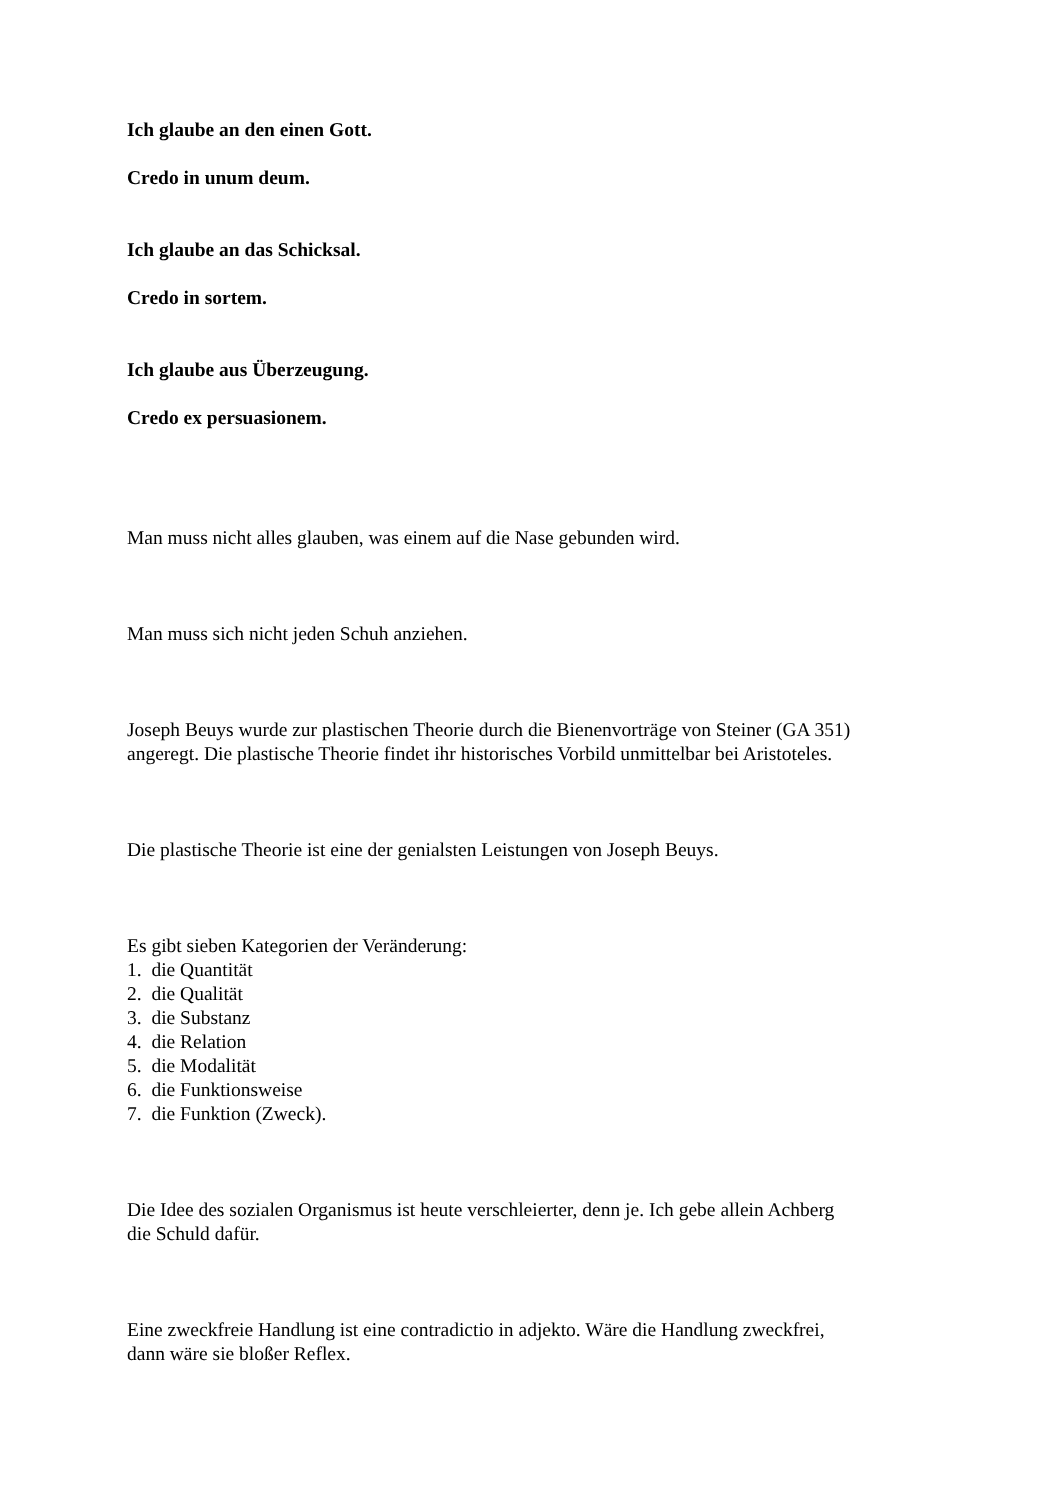Ich glaube an den einen Gott.
Credo in unum deum.
Ich glaube an das Schicksal.
Credo in sortem.
Ich glaube aus Überzeugung.
Credo ex persuasionem.
Man muss nicht alles glauben, was einem auf die Nase gebunden wird.
Man muss sich nicht jeden Schuh anziehen.
Joseph Beuys wurde zur plastischen Theorie durch die Bienenvorträge von Steiner (GA 351)
angeregt. Die plastische Theorie findet ihr historisches Vorbild unmittelbar bei Aristoteles.
Die plastische Theorie ist eine der genialsten Leistungen von Joseph Beuys.
Es gibt sieben Kategorien der Veränderung:
1. die Quantität
2. die Qualität
3. die Substanz
4. die Relation
5. die Modalität
6. die Funktionsweise
7. die Funktion (Zweck).
Die Idee des sozialen Organismus ist heute verschleierter, denn je. Ich gebe allein Achberg
die Schuld dafür.
Eine zweckfreie Handlung ist eine contradictio in adjekto. Wäre die Handlung zweckfrei,
dann wäre sie bloßer Reflex.